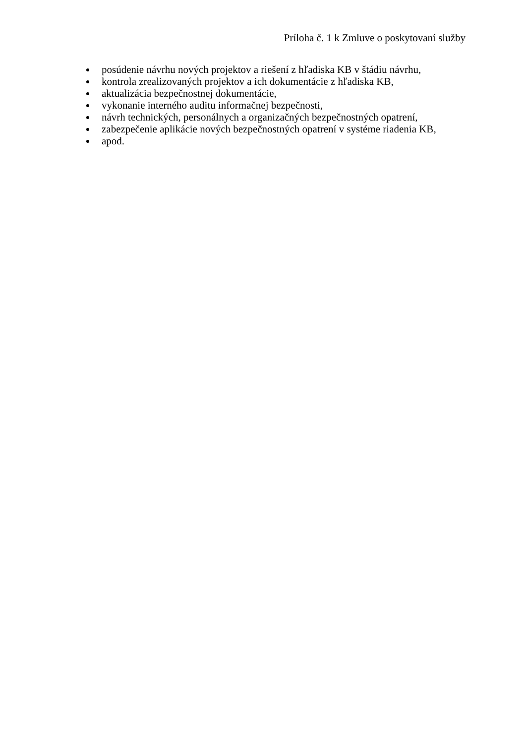Príloha č. 1 k Zmluve o poskytovaní služby
posúdenie návrhu nových projektov a riešení z hľadiska KB v štádiu návrhu,
kontrola zrealizovaných projektov a ich dokumentácie z hľadiska KB,
aktualizácia bezpečnostnej dokumentácie,
vykonanie interného auditu informačnej bezpečnosti,
návrh technických, personálnych a organizačných bezpečnostných opatrení,
zabezpečenie aplikácie nových bezpečnostných opatrení v systéme riadenia KB,
apod.